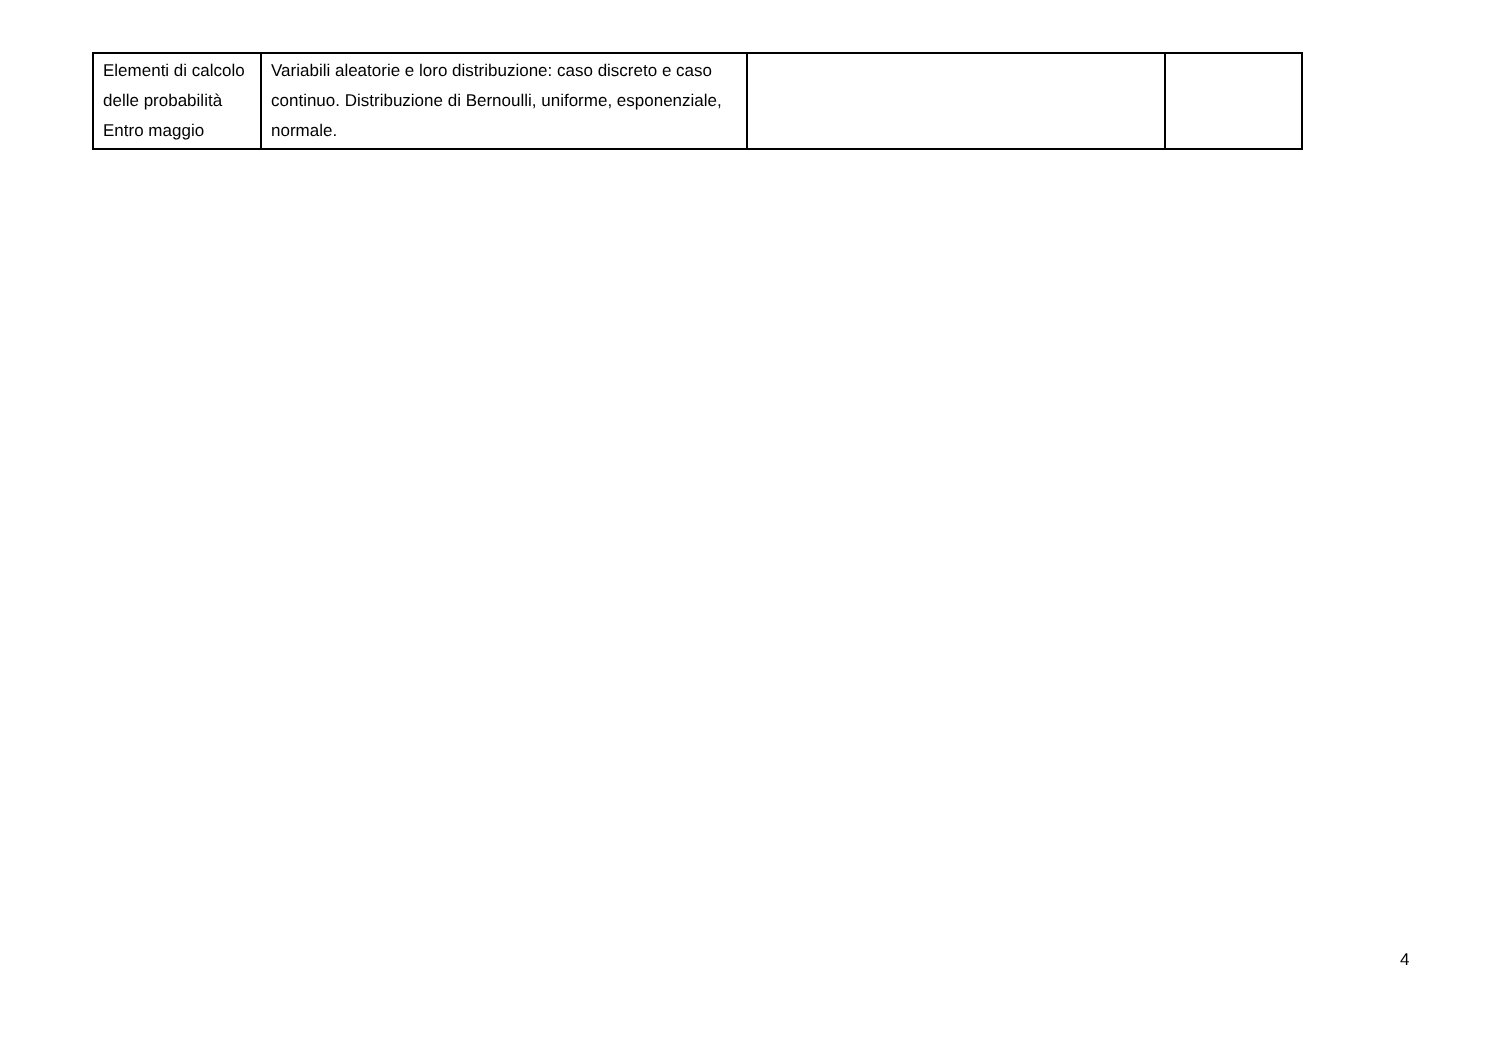| Elementi di calcolo delle probabilità Entro maggio | Variabili aleatorie e loro distribuzione: caso discreto e caso continuo. Distribuzione di Bernoulli, uniforme, esponenziale, normale. | | |
4